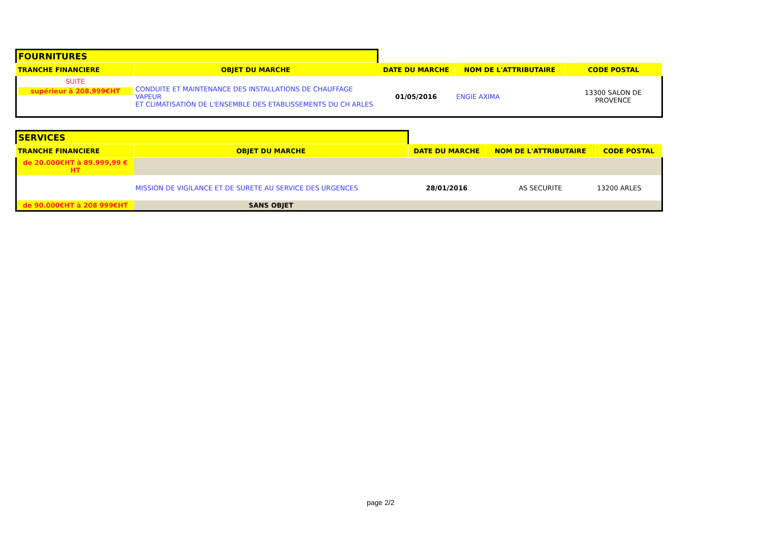| FOURNITURES | | | | |
| TRANCHE FINANCIERE | OBJET DU MARCHE | DATE DU MARCHE | NOM DE L'ATTRIBUTAIRE | CODE POSTAL |
| SUITE supérieur à 208.999€HT | CONDUITE ET MAINTENANCE DES INSTALLATIONS DE CHAUFFAGE VAPEUR ET CLIMATISATION DE L'ENSEMBLE DES ETABLISSEMENTS DU CH ARLES | 01/05/2016 | ENGIE AXIMA | 13300 SALON DE PROVENCE |
| SERVICES | | | | |
| TRANCHE FINANCIERE | OBJET DU MARCHE | DATE DU MARCHE | NOM DE L'ATTRIBUTAIRE | CODE POSTAL |
| de 20.000€HT à 89.999,99 € HT | | | | |
| | MISSION DE VIGILANCE ET DE SURETE AU SERVICE DES URGENCES | 28/01/2016 | AS SECURITE | 13200 ARLES |
| de 90.000€HT à 208 999€HT | SANS OBJET | | | |
page 2/2